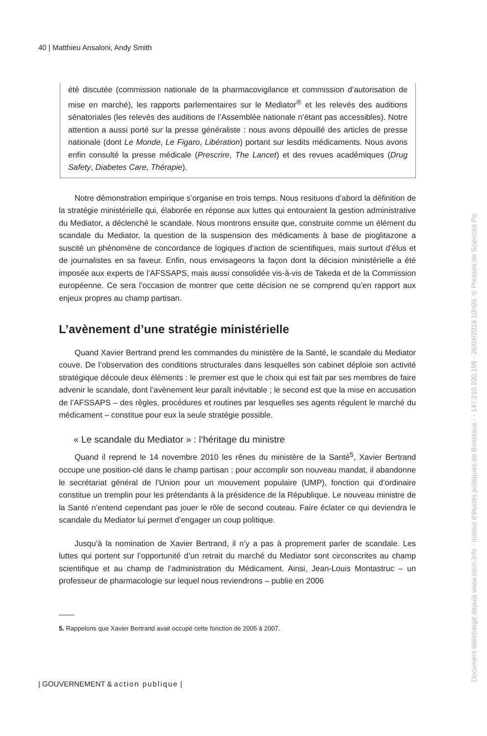40 | Matthieu Ansaloni, Andy Smith
été discutée (commission nationale de la pharmacovigilance et commission d’autorisation de mise en marché), les rapports parlementaires sur le Mediator<sup>®</sup> et les relevés des auditions sénatoriales (les relevés des auditions de l’Assemblée nationale n’étant pas accessibles). Notre attention a aussi porté sur la presse généraliste : nous avons dépouillé des articles de presse nationale (dont Le Monde, Le Figaro, Libération) portant sur lesdits médicaments. Nous avons enfin consulté la presse médicale (Prescrire, The Lancet) et des revues académiques (Drug Safety, Diabetes Care, Thérapie).
Notre démonstration empirique s’organise en trois temps. Nous resituons d’abord la définition de la stratégie ministérielle qui, élaborée en réponse aux luttes qui entouraient la gestion administrative du Mediator, a déclenché le scandale. Nous montrons ensuite que, construite comme un élément du scandale du Mediator, la question de la suspension des médicaments à base de pioglitazone a suscité un phénomène de concordance de logiques d’action de scientifiques, mais surtout d’élus et de journalistes en sa faveur. Enfin, nous envisageons la façon dont la décision ministérielle a été imposée aux experts de l’AFSSAPS, mais aussi consolidée vis-à-vis de Takeda et de la Commission européenne. Ce sera l’occasion de montrer que cette décision ne se comprend qu’en rapport aux enjeux propres au champ partisan.
L’avènement d’une stratégie ministérielle
Quand Xavier Bertrand prend les commandes du ministère de la Santé, le scandale du Mediator couve. De l’observation des conditions structurales dans lesquelles son cabinet déploie son activité stratégique découle deux éléments : le premier est que le choix qui est fait par ses membres de faire advenir le scandale, dont l’avènement leur paraît inévitable ; le second est que la mise en accusation de l’AFSSAPS – des règles, procédures et routines par lesquelles ses agents régulent le marché du médicament – constitue pour eux la seule stratégie possible.
« Le scandale du Mediator » : l’héritage du ministre
Quand il reprend le 14 novembre 2010 les rênes du ministère de la Santé<sup>5</sup>, Xavier Bertrand occupe une position-clé dans le champ partisan : pour accomplir son nouveau mandat, il abandonne le secrétariat général de l’Union pour un mouvement populaire (UMP), fonction qui d’ordinaire constitue un tremplin pour les prétendants à la présidence de la République. Le nouveau ministre de la Santé n’entend cependant pas jouer le rôle de second couteau. Faire éclater ce qui deviendra le scandale du Mediator lui permet d’engager un coup politique.
Jusqu’à la nomination de Xavier Bertrand, il n’y a pas à proprement parler de scandale. Les luttes qui portent sur l’opportunité d’un retrait du marché du Mediator sont circonscrites au champ scientifique et au champ de l’administration du Médicament. Ainsi, Jean-Louis Montastruc – un professeur de pharmacologie sur lequel nous reviendrons – publie en 2006
5. Rappelons que Xavier Bertrand avait occupé cette fonction de 2005 à 2007.
| GOUVERNEMENT & action publique |
Document téléchargé depuis www.cairn.info - Institut d'études politiques de Bordeaux - - 147.210.230.199 - 26/04/2019 10h00. © Presses de Sciences Po